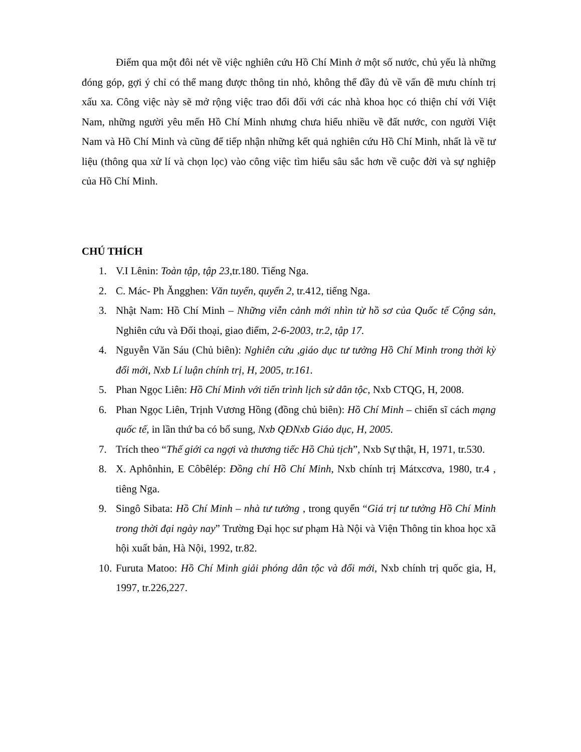Điểm qua một đôi nét về việc nghiên cứu Hồ Chí Minh ở một số nước, chủ yếu là những đóng góp, gợi ý chỉ có thể mang được thông tin nhỏ, không thể đầy đủ về vấn đề mưu chính trị xấu xa. Công việc này sẽ mở rộng việc trao đổi đối với các nhà khoa học có thiện chí với Việt Nam, những người yêu mến Hồ Chí Minh nhưng chưa hiểu nhiều về đất nước, con người Việt Nam và Hồ Chí Minh và cũng để tiếp nhận những kết quả nghiên cứu Hồ Chí Minh, nhất là về tư liệu (thông qua xử lí và chọn lọc) vào công việc tìm hiểu sâu sắc hơn về cuộc đời và sự nghiệp của Hồ Chí Minh.
CHÚ THÍCH
1. V.I Lênin: Toàn tập, tập 23,tr.180. Tiếng Nga.
2. C. Mác- Ph Ăngghen: Văn tuyển, quyển 2, tr.412, tiếng Nga.
3. Nhật Nam: Hồ Chí Minh – Những viễn cảnh mới nhìn từ hồ sơ của Quốc tế Cộng sản, Nghiên cứu và Đối thoại, giao điểm, 2-6-2003, tr.2, tập 17.
4. Nguyễn Văn Sáu (Chủ biên): Nghiên cứu ,giáo dục tư tưởng Hồ Chí Minh trong thời kỳ đổi mới, Nxb Lí luận chính trị, H, 2005, tr.161.
5. Phan Ngọc Liên: Hồ Chí Minh với tiến trình lịch sử dân tộc, Nxb CTQG, H, 2008.
6. Phan Ngọc Liên, Trịnh Vương Hồng (đồng chủ biên): Hồ Chí Minh – chiến sĩ cách mạng quốc tế, in lần thứ ba có bổ sung, Nxb QĐNxb Giáo dục, H, 2005.
7. Trích theo “Thế giới ca ngợi và thương tiếc Hồ Chủ tịch”, Nxb Sự thật, H, 1971, tr.530.
8. X. Aphônhin, E Côbêlép: Đồng chí Hồ Chí Minh, Nxb chính trị Mátxcơva, 1980, tr.4 , tiêng Nga.
9. Singô Sibata: Hồ Chí Minh – nhà tư tưởng , trong quyển “Giá trị tư tưởng Hồ Chí Minh trong thời đại ngày nay” Trường Đại học sư phạm Hà Nội và Viện Thông tin khoa học xã hội xuất bản, Hà Nội, 1992, tr.82.
10. Furuta Matoo: Hồ Chí Minh giải phóng dân tộc và đổi mới, Nxb chính trị quốc gia, H, 1997, tr.226,227.